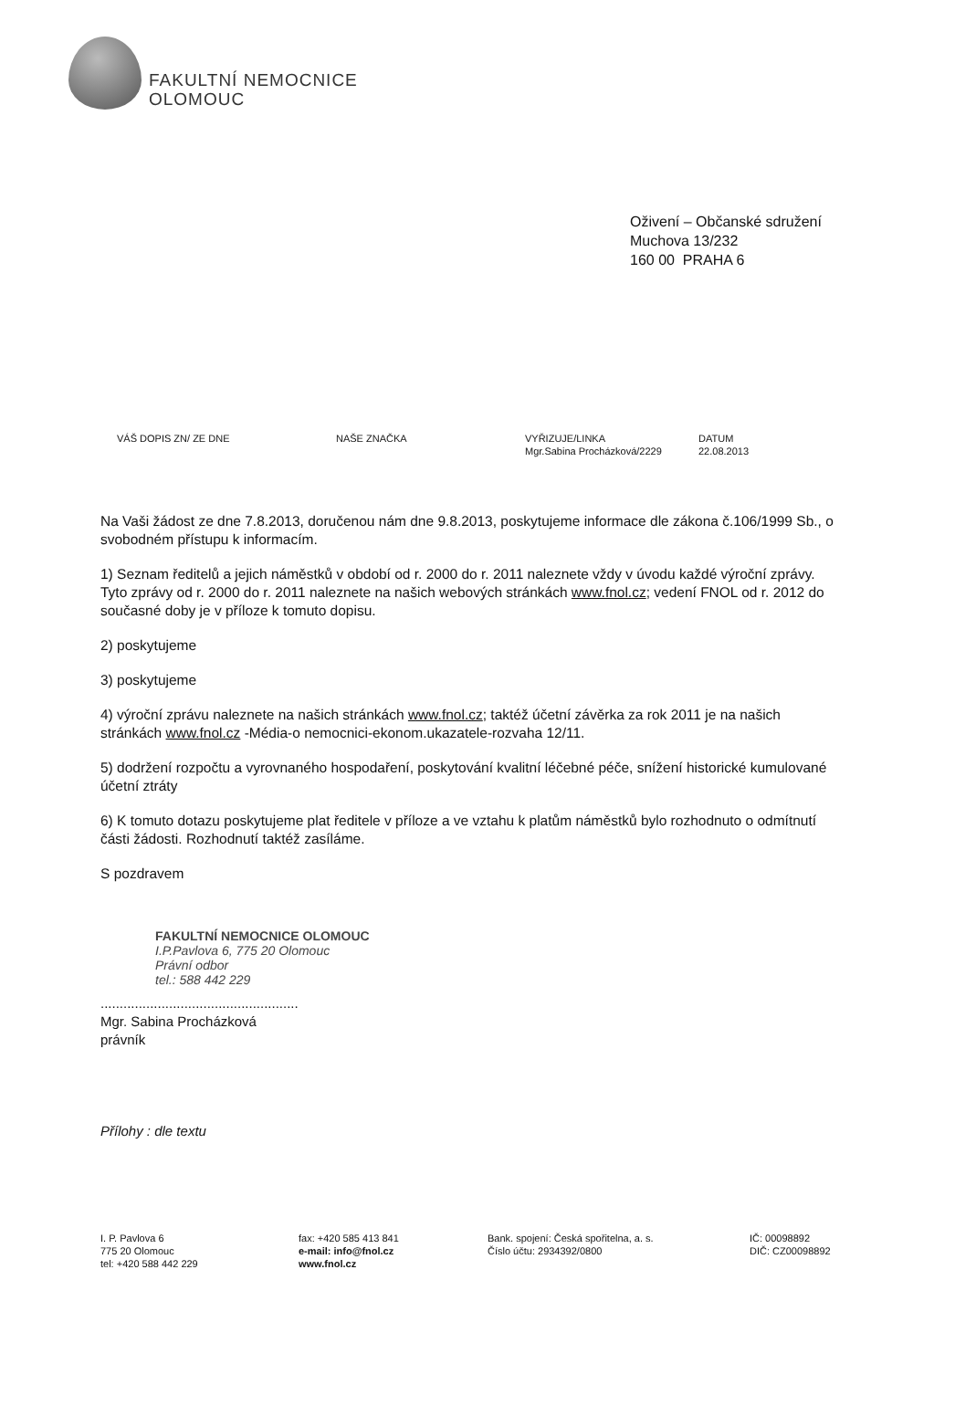FAKULTNÍ NEMOCNICE
OLOMOUC
Oživení – Občanské sdružení
Muchova 13/232
160 00 PRAHA 6
VÁŠ DOPIS ZN/ ZE DNE NAŠE ZNAČKA VYŘIZUJE/LINKA
Mgr.Sabina Procházková/2229
DATUM
22.08.2013
Na Vaši žádost ze dne 7.8.2013, doručenou nám dne 9.8.2013, poskytujeme informace dle zákona č.106/1999 Sb., o svobodném přístupu k informacím.
1) Seznam ředitelů a jejich náměstků v období od r. 2000 do r. 2011 naleznete vždy v úvodu každé výroční zprávy. Tyto zprávy od r. 2000 do r. 2011 naleznete na našich webových stránkách www.fnol.cz; vedení FNOL od r. 2012 do současné doby je v příloze k tomuto dopisu.
2) poskytujeme
3) poskytujeme
4) výroční zprávu naleznete na našich stránkách www.fnol.cz; taktéž účetní závěrka za rok 2011 je na našich stránkách www.fnol.cz -Média-o nemocnici-ekonom.ukazatele-rozvaha 12/11.
5) dodržení rozpočtu a vyrovnaného hospodaření, poskytování kvalitní léčebné péče, snížení historické kumulované účetní ztráty
6) K tomuto dotazu poskytujeme plat ředitele v příloze a ve vztahu k platům náměstků bylo rozhodnuto o odmítnutí části žádosti. Rozhodnutí taktéž zasíláme.
S pozdravem
FAKULTNÍ NEMOCNICE OLOMOUC
I.P.Pavlova 6, 775 20 Olomouc
Právní odbor
tel.: 588 442 229
....................................................
Mgr. Sabina Procházková
právník
Přílohy : dle textu
I. P. Pavlova 6
775 20 Olomouc
tel: +420 588 442 229
fax: +420 585 413 841
e-mail: info@fnol.cz
www.fnol.cz
Bank. spojení: Česká spořitelna, a. s.
Číslo účtu: 2934392/0800
IČ: 00098892
DIČ: CZ00098892